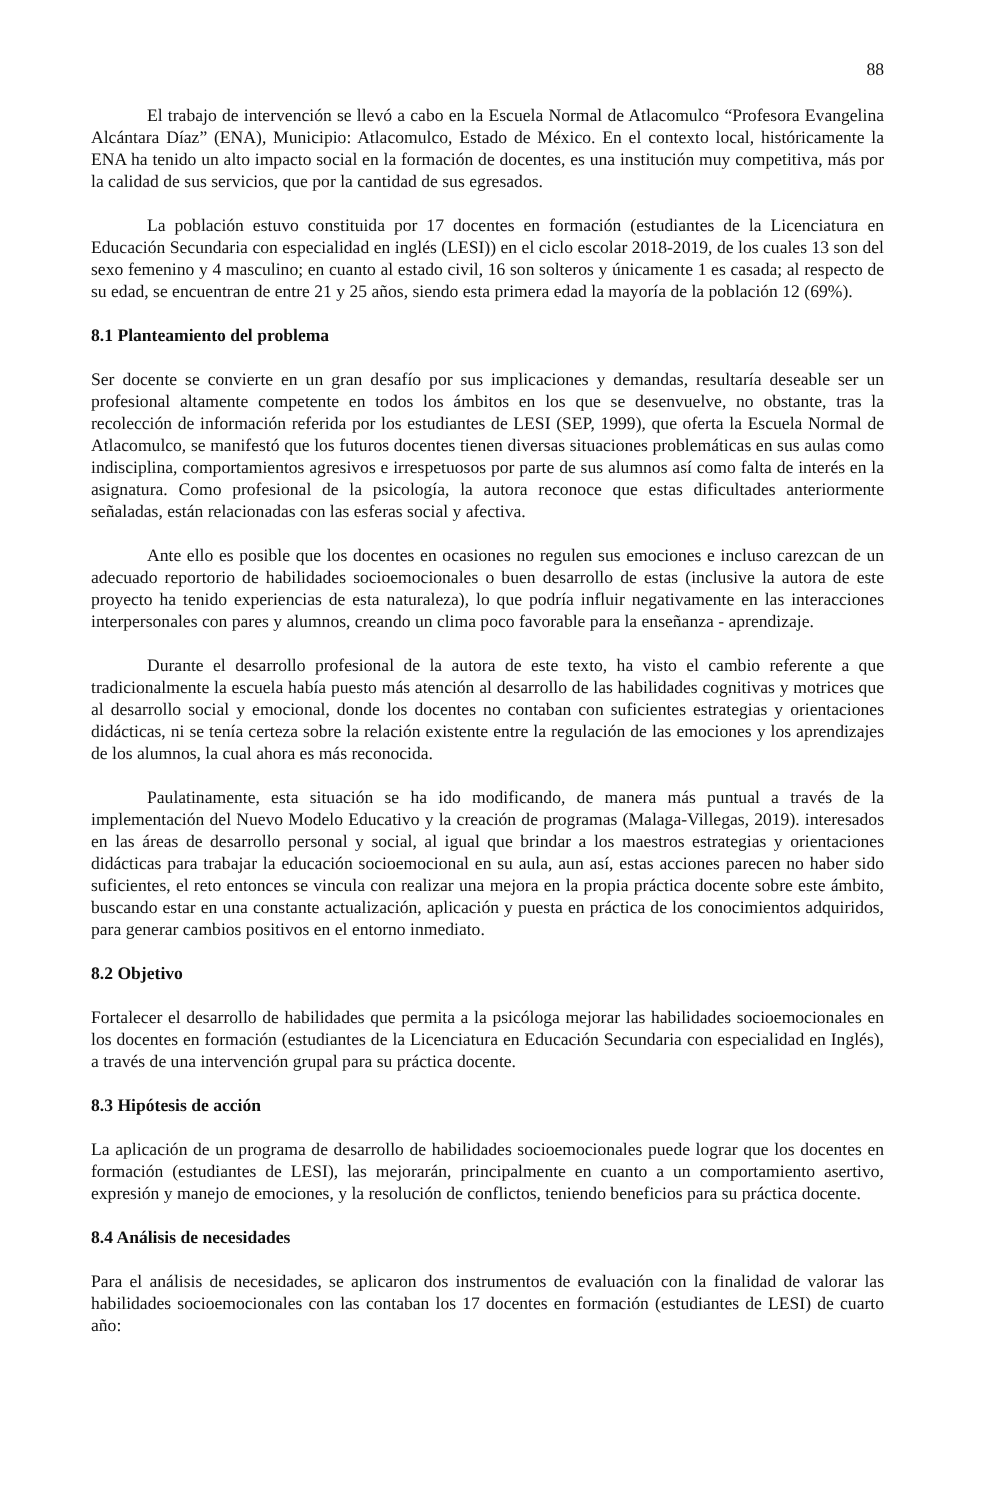88
El trabajo de intervención se llevó a cabo en la Escuela Normal de Atlacomulco “Profesora Evangelina Alcántara Díaz” (ENA), Municipio: Atlacomulco, Estado de México. En el contexto local, históricamente la ENA ha tenido un alto impacto social en la formación de docentes, es una institución muy competitiva, más por la calidad de sus servicios, que por la cantidad de sus egresados.
La población estuvo constituida por 17 docentes en formación (estudiantes de la Licenciatura en Educación Secundaria con especialidad en inglés (LESI)) en el ciclo escolar 2018-2019, de los cuales 13 son del sexo femenino y 4 masculino; en cuanto al estado civil, 16 son solteros y únicamente 1 es casada; al respecto de su edad, se encuentran de entre 21 y 25 años, siendo esta primera edad la mayoría de la población 12 (69%).
8.1 Planteamiento del problema
Ser docente se convierte en un gran desafío por sus implicaciones y demandas, resultaría deseable ser un profesional altamente competente en todos los ámbitos en los que se desenvuelve, no obstante, tras la recolección de información referida por los estudiantes de LESI (SEP, 1999), que oferta la Escuela Normal de Atlacomulco, se manifestó que los futuros docentes tienen diversas situaciones problemáticas en sus aulas como indisciplina, comportamientos agresivos e irrespetuosos por parte de sus alumnos así como falta de interés en la asignatura. Como profesional de la psicología, la autora reconoce que estas dificultades anteriormente señaladas, están relacionadas con las esferas social y afectiva.
Ante ello es posible que los docentes en ocasiones no regulen sus emociones e incluso carezcan de un adecuado reportorio de habilidades socioemocionales o buen desarrollo de estas (inclusive la autora de este proyecto ha tenido experiencias de esta naturaleza), lo que podría influir negativamente en las interacciones interpersonales con pares y alumnos, creando un clima poco favorable para la enseñanza - aprendizaje.
Durante el desarrollo profesional de la autora de este texto, ha visto el cambio referente a que tradicionalmente la escuela había puesto más atención al desarrollo de las habilidades cognitivas y motrices que al desarrollo social y emocional, donde los docentes no contaban con suficientes estrategias y orientaciones didácticas, ni se tenía certeza sobre la relación existente entre la regulación de las emociones y los aprendizajes de los alumnos, la cual ahora es más reconocida.
Paulatinamente, esta situación se ha ido modificando, de manera más puntual a través de la implementación del Nuevo Modelo Educativo y la creación de programas (Malaga-Villegas, 2019). interesados en las áreas de desarrollo personal y social, al igual que brindar a los maestros estrategias y orientaciones didácticas para trabajar la educación socioemocional en su aula, aun así, estas acciones parecen no haber sido suficientes, el reto entonces se vincula con realizar una mejora en la propia práctica docente sobre este ámbito, buscando estar en una constante actualización, aplicación y puesta en práctica de los conocimientos adquiridos, para generar cambios positivos en el entorno inmediato.
8.2 Objetivo
Fortalecer el desarrollo de habilidades que permita a la psicóloga mejorar las habilidades socioemocionales en los docentes en formación (estudiantes de la Licenciatura en Educación Secundaria con especialidad en Inglés), a través de una intervención grupal para su práctica docente.
8.3 Hipótesis de acción
La aplicación de un programa de desarrollo de habilidades socioemocionales puede lograr que los docentes en formación (estudiantes de LESI), las mejorarán, principalmente en cuanto a un comportamiento asertivo, expresión y manejo de emociones, y la resolución de conflictos, teniendo beneficios para su práctica docente.
8.4 Análisis de necesidades
Para el análisis de necesidades, se aplicaron dos instrumentos de evaluación con la finalidad de valorar las habilidades socioemocionales con las contaban los 17 docentes en formación (estudiantes de LESI) de cuarto año: